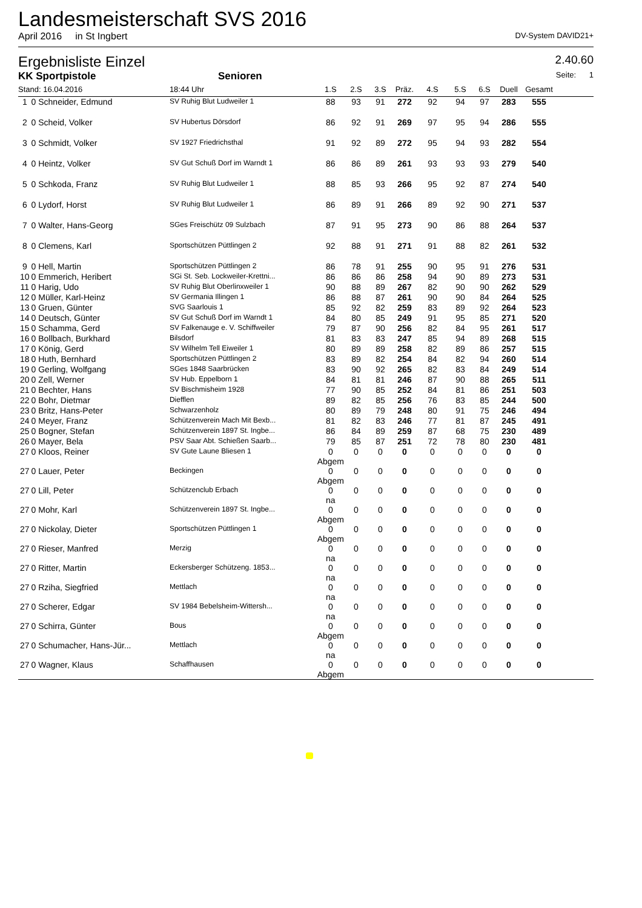Landesmeisterschaft SVS 2016
April 2016 in St Ingbert DV-System DAVID21+
Ergebnisliste Einzel 2.40.60
KK Sportpistole Senioren Seite: 1
| Stand: 16.04.2016 | | 18:44 Uhr | 1.S | 2.S | 3.S | Präz. | 4.S | 5.S | 6.S | Duell | Gesamt | |
| --- | --- | --- | --- | --- | --- | --- | --- | --- | --- | --- | --- | --- |
| 1 | 0 Schneider, Edmund | SV Ruhig Blut Ludweiler 1 | 88 | 93 | 91 | 272 | 92 | 94 | 97 | 283 | 555 | |
| 2 | 0 Scheid, Volker | SV Hubertus Dörsdorf | 86 | 92 | 91 | 269 | 97 | 95 | 94 | 286 | 555 | |
| 3 | 0 Schmidt, Volker | SV 1927 Friedrichsthal | 91 | 92 | 89 | 272 | 95 | 94 | 93 | 282 | 554 | |
| 4 | 0 Heintz, Volker | SV Gut Schuß Dorf im Warndt 1 | 86 | 86 | 89 | 261 | 93 | 93 | 93 | 279 | 540 | |
| 5 | 0 Schkoda, Franz | SV Ruhig Blut Ludweiler 1 | 88 | 85 | 93 | 266 | 95 | 92 | 87 | 274 | 540 | |
| 6 | 0 Lydorf, Horst | SV Ruhig Blut Ludweiler 1 | 86 | 89 | 91 | 266 | 89 | 92 | 90 | 271 | 537 | |
| 7 | 0 Walter, Hans-Georg | SGes Freischütz 09 Sulzbach | 87 | 91 | 95 | 273 | 90 | 86 | 88 | 264 | 537 | |
| 8 | 0 Clemens, Karl | Sportschützen Püttlingen 2 | 92 | 88 | 91 | 271 | 91 | 88 | 82 | 261 | 532 | |
| 9 | 0 Hell, Martin | Sportschützen Püttlingen 2 | 86 | 78 | 91 | 255 | 90 | 95 | 91 | 276 | 531 | |
| 10 | 0 Emmerich, Heribert | SGi St. Seb. Lockweiler-Krettni... | 86 | 86 | 86 | 258 | 94 | 90 | 89 | 273 | 531 | |
| 11 | 0 Harig, Udo | SV Ruhig Blut Oberlinxweiler 1 | 90 | 88 | 89 | 267 | 82 | 90 | 90 | 262 | 529 | |
| 12 | 0 Müller, Karl-Heinz | SV Germania Illingen 1 | 86 | 88 | 87 | 261 | 90 | 90 | 84 | 264 | 525 | |
| 13 | 0 Gruen, Günter | SVG Saarlouis 1 | 85 | 92 | 82 | 259 | 83 | 89 | 92 | 264 | 523 | |
| 14 | 0 Deutsch, Günter | SV Gut Schuß Dorf im Warndt 1 | 84 | 80 | 85 | 249 | 91 | 95 | 85 | 271 | 520 | |
| 15 | 0 Schamma, Gerd | SV Falkenauge e. V. Schiffweiler | 79 | 87 | 90 | 256 | 82 | 84 | 95 | 261 | 517 | |
| 16 | 0 Bollbach, Burkhard | Bilsdorf | 81 | 83 | 83 | 247 | 85 | 94 | 89 | 268 | 515 | |
| 17 | 0 König, Gerd | SV Wilhelm Tell Eiweiler 1 | 80 | 89 | 89 | 258 | 82 | 89 | 86 | 257 | 515 | |
| 18 | 0 Huth, Bernhard | Sportschützen Püttlingen 2 | 83 | 89 | 82 | 254 | 84 | 82 | 94 | 260 | 514 | |
| 19 | 0 Gerling, Wolfgang | SGes 1848 Saarbrücken | 83 | 90 | 92 | 265 | 82 | 83 | 84 | 249 | 514 | |
| 20 | 0 Zell, Werner | SV Hub. Eppelborn 1 | 84 | 81 | 81 | 246 | 87 | 90 | 88 | 265 | 511 | |
| 21 | 0 Bechter, Hans | SV Bischmisheim 1928 | 77 | 90 | 85 | 252 | 84 | 81 | 86 | 251 | 503 | |
| 22 | 0 Bohr, Dietmar | Diefflen | 89 | 82 | 85 | 256 | 76 | 83 | 85 | 244 | 500 | |
| 23 | 0 Britz, Hans-Peter | Schwarzenholz | 80 | 89 | 79 | 248 | 80 | 91 | 75 | 246 | 494 | |
| 24 | 0 Meyer, Franz | Schützenverein Mach Mit Bexb... | 81 | 82 | 83 | 246 | 77 | 81 | 87 | 245 | 491 | |
| 25 | 0 Bogner, Stefan | Schützenverein 1897 St. Ingbe... | 86 | 84 | 89 | 259 | 87 | 68 | 75 | 230 | 489 | |
| 26 | 0 Mayer, Bela | PSV Saar Abt. Schießen Saarb... | 79 | 85 | 87 | 251 | 72 | 78 | 80 | 230 | 481 | |
| 27 | 0 Kloos, Reiner | SV Gute Laune Bliesen 1 | 0 Abgem | 0 | 0 | 0 | 0 | 0 | 0 | 0 | 0 | |
| 27 | 0 Lauer, Peter | Beckingen | 0 Abgem | 0 | 0 | 0 | 0 | 0 | 0 | 0 | 0 | |
| 27 | 0 Lill, Peter | Schützenclub Erbach | 0 na | 0 | 0 | 0 | 0 | 0 | 0 | 0 | 0 | |
| 27 | 0 Mohr, Karl | Schützenverein 1897 St. Ingbe... | 0 Abgem | 0 | 0 | 0 | 0 | 0 | 0 | 0 | 0 | |
| 27 | 0 Nickolay, Dieter | Sportschützen Püttlingen 1 | 0 Abgem | 0 | 0 | 0 | 0 | 0 | 0 | 0 | 0 | |
| 27 | 0 Rieser, Manfred | Merzig | 0 na | 0 | 0 | 0 | 0 | 0 | 0 | 0 | 0 | |
| 27 | 0 Ritter, Martin | Eckersberger Schützeng. 1853... | 0 na | 0 | 0 | 0 | 0 | 0 | 0 | 0 | 0 | |
| 27 | 0 Rziha, Siegfried | Mettlach | 0 na | 0 | 0 | 0 | 0 | 0 | 0 | 0 | 0 | |
| 27 | 0 Scherer, Edgar | SV 1984 Bebelsheim-Wittersh... | 0 na | 0 | 0 | 0 | 0 | 0 | 0 | 0 | 0 | |
| 27 | 0 Schirra, Günter | Bous | 0 Abgem | 0 | 0 | 0 | 0 | 0 | 0 | 0 | 0 | |
| 27 | 0 Schumacher, Hans-Jür... | Mettlach | 0 na | 0 | 0 | 0 | 0 | 0 | 0 | 0 | 0 | |
| 27 | 0 Wagner, Klaus | Schaffhausen | 0 Abgem | 0 | 0 | 0 | 0 | 0 | 0 | 0 | 0 | |